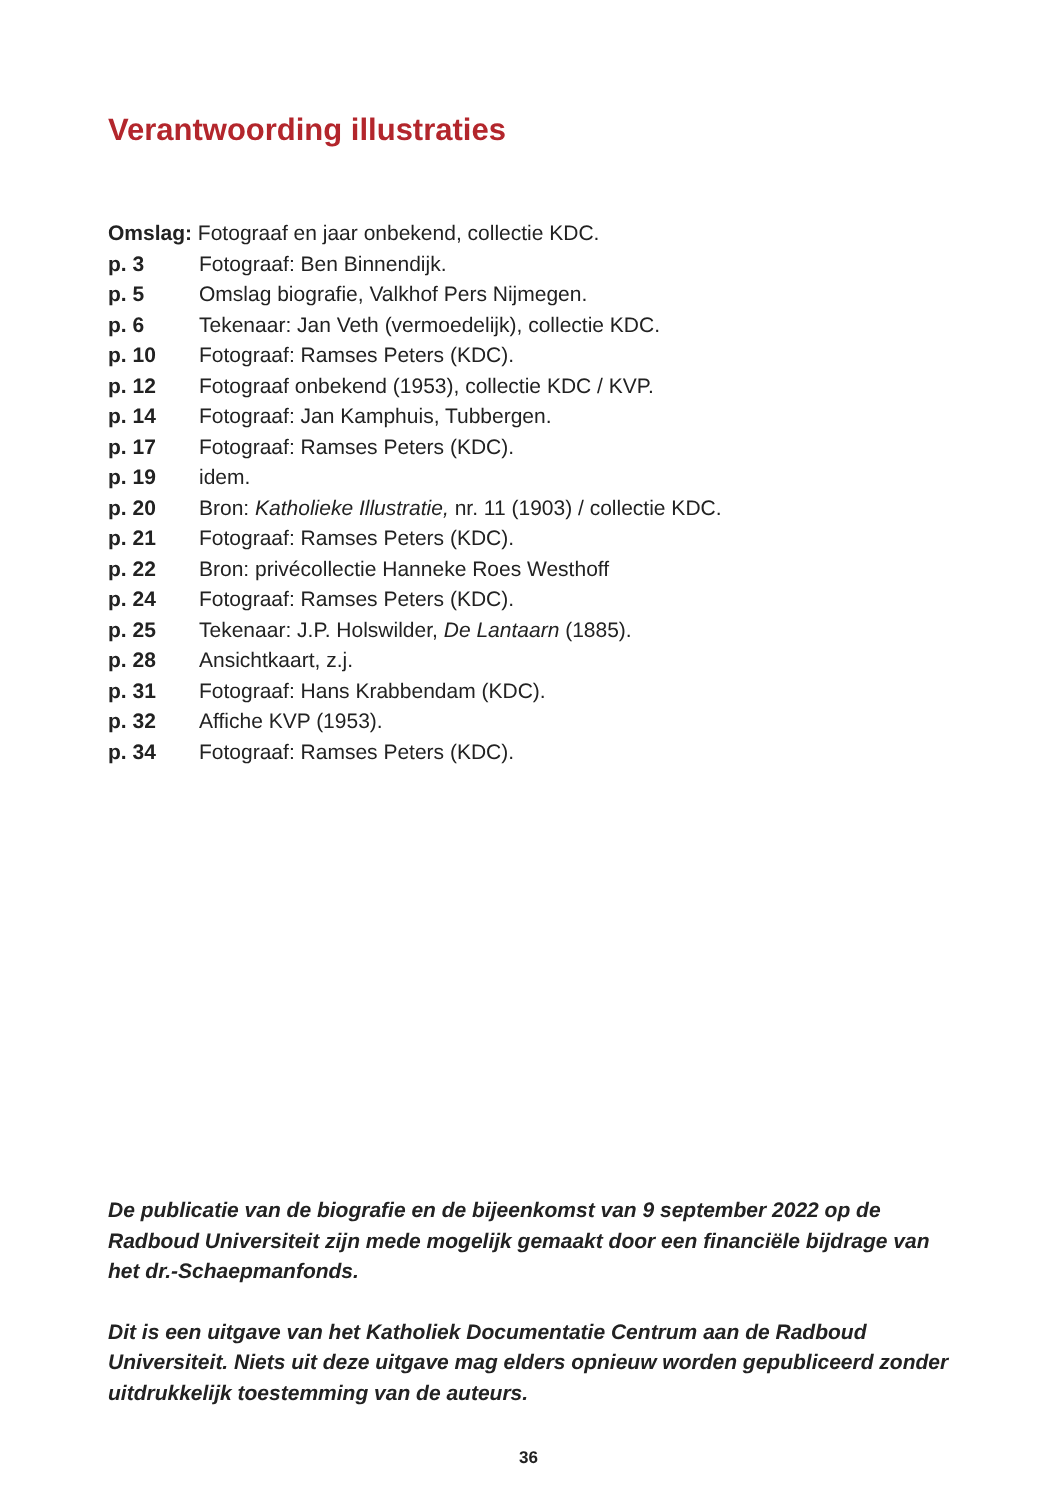Verantwoording illustraties
Omslag: Fotograaf en jaar onbekend, collectie KDC.
p. 3 Fotograaf: Ben Binnendijk.
p. 5 Omslag biografie, Valkhof Pers Nijmegen.
p. 6 Tekenaar: Jan Veth (vermoedelijk), collectie KDC.
p. 10 Fotograaf: Ramses Peters (KDC).
p. 12 Fotograaf onbekend (1953), collectie KDC / KVP.
p. 14 Fotograaf: Jan Kamphuis, Tubbergen.
p. 17 Fotograaf: Ramses Peters (KDC).
p. 19 idem.
p. 20 Bron: Katholieke Illustratie, nr. 11 (1903) / collectie KDC.
p. 21 Fotograaf: Ramses Peters (KDC).
p. 22 Bron: privécollectie Hanneke Roes Westhoff
p. 24 Fotograaf: Ramses Peters (KDC).
p. 25 Tekenaar: J.P. Holswilder, De Lantaarn (1885).
p. 28 Ansichtkaart, z.j.
p. 31 Fotograaf: Hans Krabbendam (KDC).
p. 32 Affiche KVP (1953).
p. 34 Fotograaf: Ramses Peters (KDC).
De publicatie van de biografie en de bijeenkomst van 9 september 2022 op de Radboud Universiteit zijn mede mogelijk gemaakt door een financiële bijdrage van het dr.-Schaepmanfonds.
Dit is een uitgave van het Katholiek Documentatie Centrum aan de Radboud Universiteit. Niets uit deze uitgave mag elders opnieuw worden gepubliceerd zonder uitdrukkelijk toestemming van de auteurs.
36